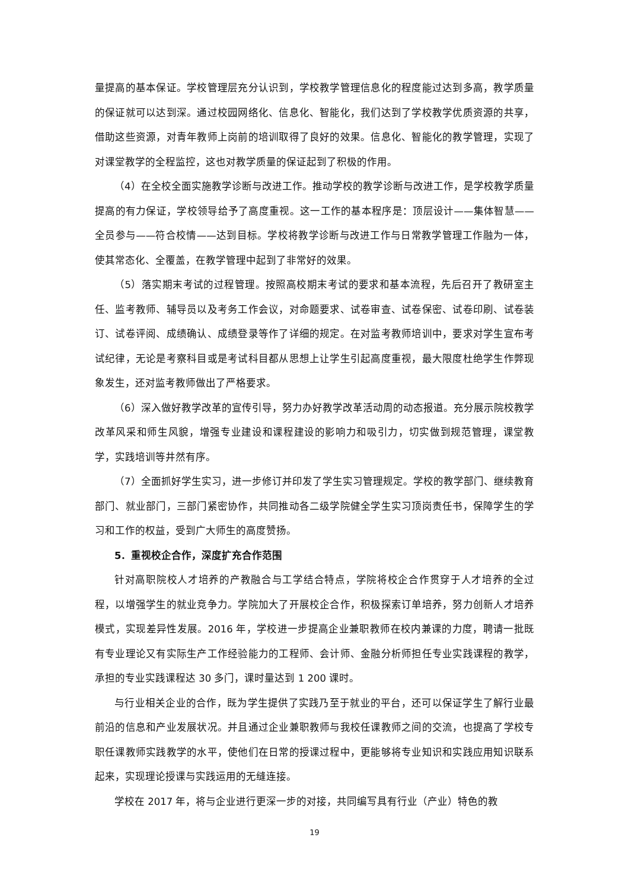量提高的基本保证。学校管理层充分认识到，学校教学管理信息化的程度能过达到多高，教学质量的保证就可以达到深。通过校园网络化、信息化、智能化，我们达到了学校教学优质资源的共享，借助这些资源，对青年教师上岗前的培训取得了良好的效果。信息化、智能化的教学管理，实现了对课堂教学的全程监控，这也对教学质量的保证起到了积极的作用。
（4）在全校全面实施教学诊断与改进工作。推动学校的教学诊断与改进工作，是学校教学质量提高的有力保证，学校领导给予了高度重视。这一工作的基本程序是：顶层设计——集体智慧——全员参与——符合校情——达到目标。学校将教学诊断与改进工作与日常教学管理工作融为一体，使其常态化、全覆盖，在教学管理中起到了非常好的效果。
（5）落实期末考试的过程管理。按照高校期末考试的要求和基本流程，先后召开了教研室主任、监考教师、辅导员以及考务工作会议，对命题要求、试卷审查、试卷保密、试卷印刷、试卷装订、试卷评阅、成绩确认、成绩登录等作了详细的规定。在对监考教师培训中，要求对学生宣布考试纪律，无论是考察科目或是考试科目都从思想上让学生引起高度重视，最大限度杜绝学生作弊现象发生，还对监考教师做出了严格要求。
（6）深入做好教学改革的宣传引导，努力办好教学改革活动周的动态报道。充分展示院校教学改革风采和师生风貌，增强专业建设和课程建设的影响力和吸引力，切实做到规范管理，课堂教学，实践培训等井然有序。
（7）全面抓好学生实习，进一步修订并印发了学生实习管理规定。学校的教学部门、继续教育部门、就业部门，三部门紧密协作，共同推动各二级学院健全学生实习顶岗责任书，保障学生的学习和工作的权益，受到广大师生的高度赞扬。
5．重视校企合作，深度扩充合作范围
针对高职院校人才培养的产教融合与工学结合特点，学院将校企合作贯穿于人才培养的全过程，以增强学生的就业竞争力。学院加大了开展校企合作，积极探索订单培养，努力创新人才培养模式，实现差异性发展。2016 年，学校进一步提高企业兼职教师在校内兼课的力度，聘请一批既有专业理论又有实际生产工作经验能力的工程师、会计师、金融分析师担任专业实践课程的教学，承担的专业实践课程达 30 多门，课时量达到 1 200 课时。
与行业相关企业的合作，既为学生提供了实践乃至于就业的平台，还可以保证学生了解行业最前沿的信息和产业发展状况。并且通过企业兼职教师与我校任课教师之间的交流，也提高了学校专职任课教师实践教学的水平，使他们在日常的授课过程中，更能够将专业知识和实践应用知识联系起来，实现理论授课与实践运用的无缝连接。
学校在 2017 年，将与企业进行更深一步的对接，共同编写具有行业（产业）特色的教
19